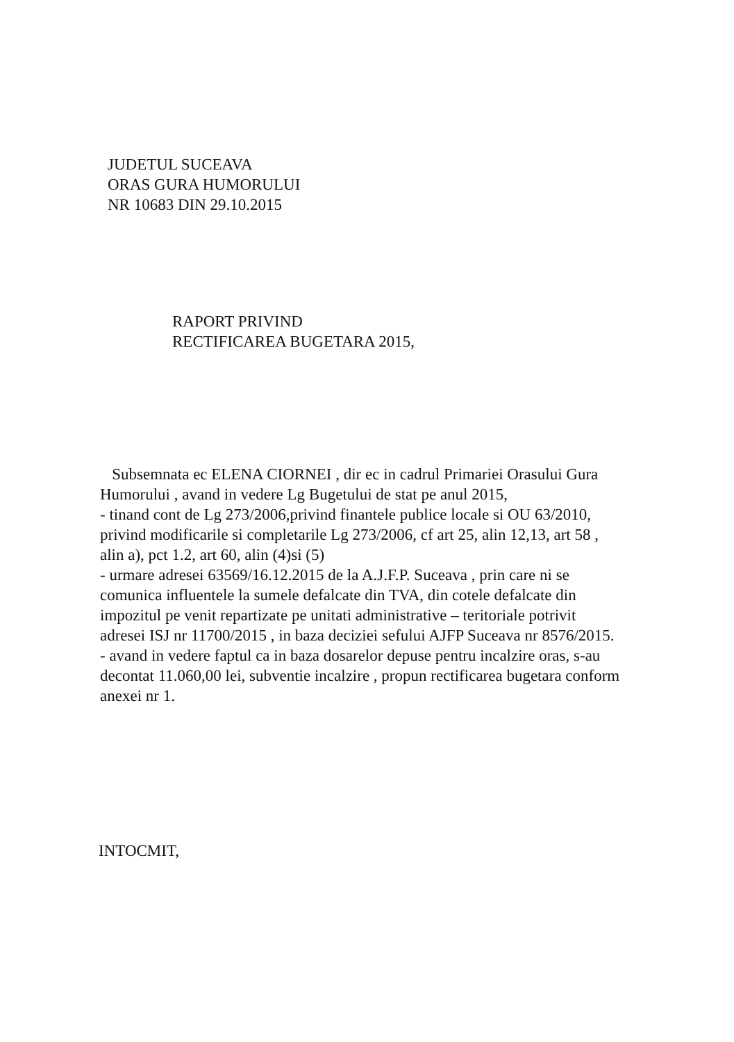JUDETUL SUCEAVA
ORAS GURA HUMORULUI
NR 10683 DIN 29.10.2015
RAPORT PRIVIND
RECTIFICAREA BUGETARA 2015,
Subsemnata ec ELENA CIORNEI , dir ec in cadrul Primariei Orasului Gura Humorului , avand in vedere Lg Bugetului de stat pe anul 2015,
- tinand cont de Lg 273/2006,privind finantele publice locale si OU 63/2010, privind modificarile si completarile Lg 273/2006, cf art 25, alin 12,13, art 58 , alin a), pct 1.2, art 60, alin (4)si (5)
- urmare adresei 63569/16.12.2015 de la A.J.F.P. Suceava , prin care ni se comunica influentele la sumele defalcate din TVA, din cotele defalcate din impozitul pe venit repartizate pe unitati administrative – teritoriale potrivit adresei ISJ nr 11700/2015 , in baza deciziei sefului AJFP Suceava nr 8576/2015.
- avand in vedere faptul ca in baza dosarelor depuse pentru incalzire oras, s-au decontat 11.060,00 lei, subventie incalzire , propun rectificarea bugetara conform anexei nr 1.
INTOCMIT,